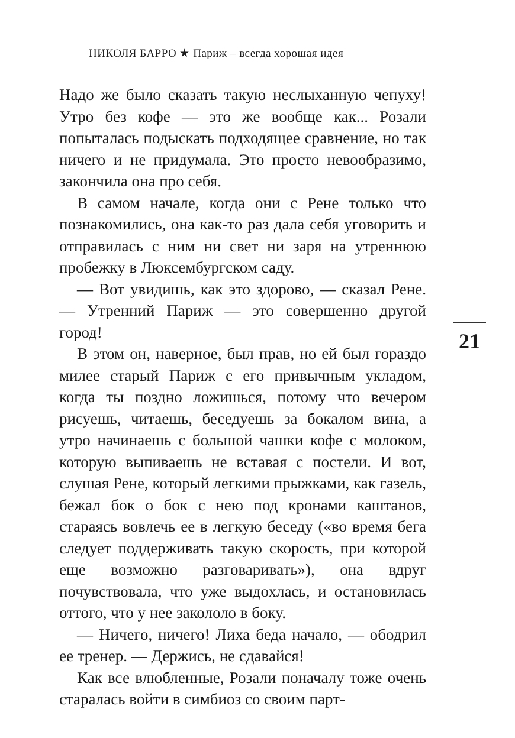НИКОЛЯ БАРРО ★ Париж – всегда хорошая идея
Надо же было сказать такую неслыханную чепуху! Утро без кофе — это же вообще как... Розали попыталась подыскать подходящее сравнение, но так ничего и не придумала. Это просто невообразимо, закончила она про себя.
В самом начале, когда они с Рене только что познакомились, она как-то раз дала себя уговорить и отправилась с ним ни свет ни заря на утреннюю пробежку в Люксембургском саду.
— Вот увидишь, как это здорово, — сказал Рене. — Утренний Париж — это совершенно другой город!
В этом он, наверное, был прав, но ей был гораздо милее старый Париж с его привычным укладом, когда ты поздно ложишься, потому что вечером рисуешь, читаешь, беседуешь за бокалом вина, а утро начинаешь с большой чашки кофе с молоком, которую выпиваешь не вставая с постели. И вот, слушая Рене, который легкими прыжками, как газель, бежал бок о бок с нею под кронами каштанов, стараясь вовлечь ее в легкую беседу («во время бега следует поддерживать такую скорость, при которой еще возможно разговаривать»), она вдруг почувствовала, что уже выдохлась, и остановилась оттого, что у нее закололо в боку.
— Ничего, ничего! Лиха беда начало, — ободрил ее тренер. — Держись, не сдавайся!
Как все влюбленные, Розали поначалу тоже очень старалась войти в симбиоз со своим парт-
21